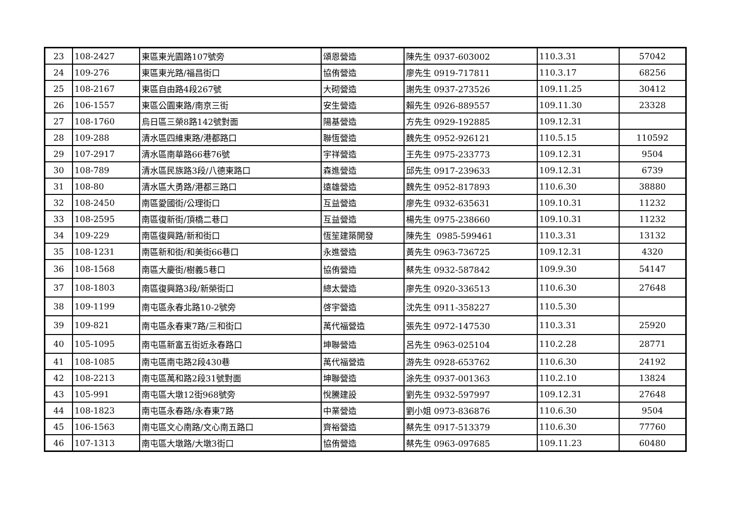| 23 | 108-2427 | 東區東光園路107號旁 | 頌恩營造 | 陳先生 0937-603002 | 110.3.31 | 57042 |
| 24 | 109-276 | 東區東光路/福昌街口 | 協侑營造 | 廖先生 0919-717811 | 110.3.17 | 68256 |
| 25 | 108-2167 | 東區自由路4段267號 | 大砌營造 | 謝先生 0937-273526 | 109.11.25 | 30412 |
| 26 | 106-1557 | 東區公園東路/南京三街 | 安生營造 | 賴先生 0926-889557 | 109.11.30 | 23328 |
| 27 | 108-1760 | 烏日區三榮8路142號對面 | 陽基營造 | 方先生 0929-192885 | 109.12.31 | |
| 28 | 109-288 | 清水區四維東路/港都路口 | 聯恆營造 | 魏先生 0952-926121 | 110.5.15 | 110592 |
| 29 | 107-2917 | 清水區南華路66巷76號 | 宇祥營造 | 王先生 0975-233773 | 109.12.31 | 9504 |
| 30 | 108-789 | 清水區民族路3段/八德東路口 | 森進營造 | 邱先生 0917-239633 | 109.12.31 | 6739 |
| 31 | 108-80 | 清水區大勇路/港都三路口 | 遠雄營造 | 魏先生 0952-817893 | 110.6.30 | 38880 |
| 32 | 108-2450 | 南區愛國街/公理街口 | 互益營造 | 廖先生 0932-635631 | 109.10.31 | 11232 |
| 33 | 108-2595 | 南區復新街/頂橋二巷口 | 互益營造 | 楊先生 0975-238660 | 109.10.31 | 11232 |
| 34 | 109-229 | 南區復興路/新和街口 | 恆笙建築開發 | 陳先生 0985-599461 | 110.3.31 | 13132 |
| 35 | 108-1231 | 南區新和街/和美街66巷口 | 永進營造 | 黃先生 0963-736725 | 109.12.31 | 4320 |
| 36 | 108-1568 | 南區大慶街/樹義5巷口 | 協侑營造 | 蔡先生 0932-587842 | 109.9.30 | 54147 |
| 37 | 108-1803 | 南區復興路3段/新榮街口 | 總太營造 | 廖先生 0920-336513 | 110.6.30 | 27648 |
| 38 | 109-1199 | 南屯區永春北路10-2號旁 | 啓宇營造 | 沈先生 0911-358227 | 110.5.30 | |
| 39 | 109-821 | 南屯區永春東7路/三和街口 | 萬代福營造 | 張先生 0972-147530 | 110.3.31 | 25920 |
| 40 | 105-1095 | 南屯區新富五街近永春路口 | 坤聯營造 | 呂先生 0963-025104 | 110.2.28 | 28771 |
| 41 | 108-1085 | 南屯區南屯路2段430巷 | 萬代福營造 | 游先生 0928-653762 | 110.6.30 | 24192 |
| 42 | 108-2213 | 南屯區萬和路2段31號對面 | 坤聯營造 | 涂先生 0937-001363 | 110.2.10 | 13824 |
| 43 | 105-991 | 南屯區大墩12街968號旁 | 悅騰建設 | 劉先生 0932-597997 | 109.12.31 | 27648 |
| 44 | 108-1823 | 南屯區永春路/永春東7路 | 中業營造 | 劉小姐 0973-836876 | 110.6.30 | 9504 |
| 45 | 106-1563 | 南屯區文心南路/文心南五路口 | 齊裕營造 | 蔡先生 0917-513379 | 110.6.30 | 77760 |
| 46 | 107-1313 | 南屯區大墩路/大墩3街口 | 協侑營造 | 蔡先生 0963-097685 | 109.11.23 | 60480 |